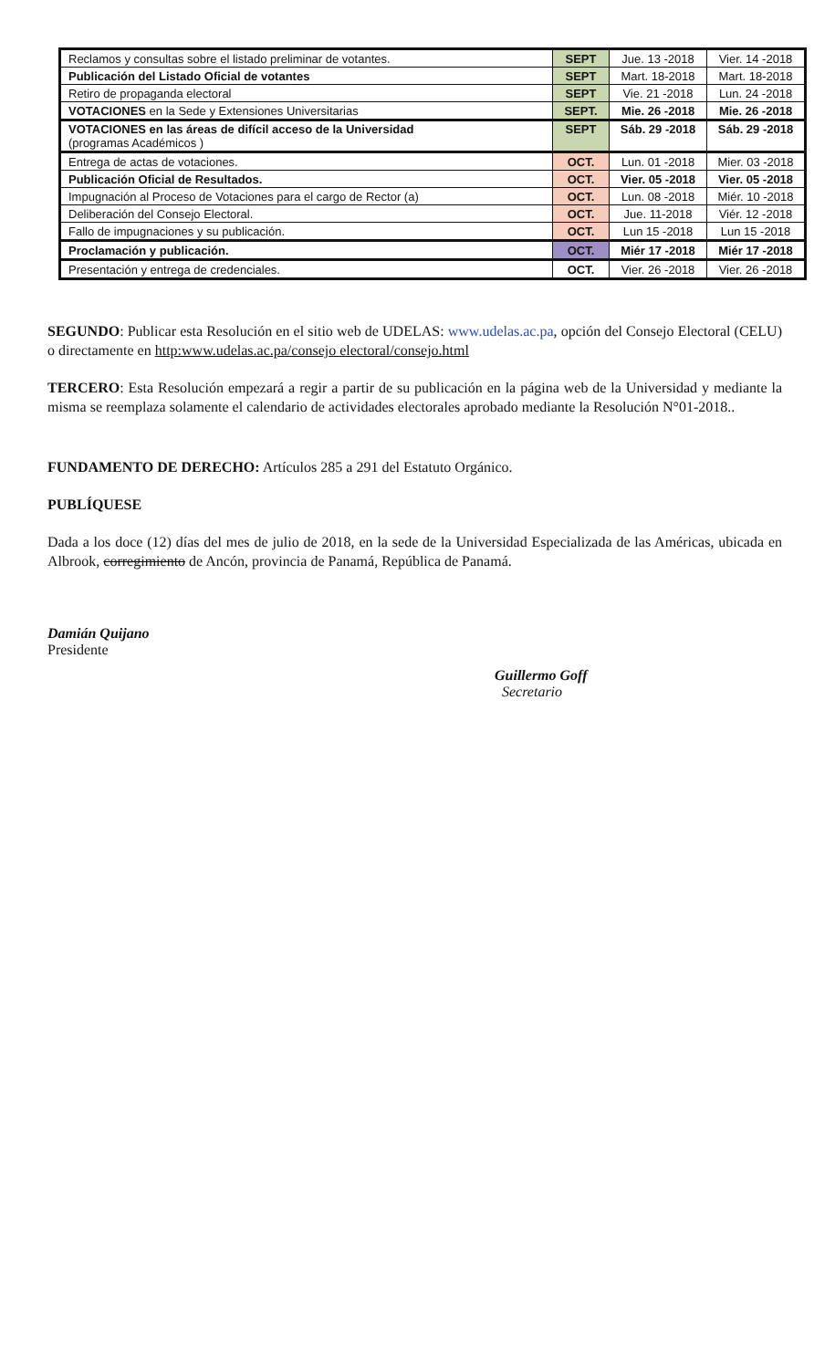| Reclamos y consultas sobre el listado preliminar de votantes. | SEPT | Jue. 13 -2018 | Vier. 14 -2018 |
| Publicación del Listado Oficial de votantes | SEPT | Mart. 18-2018 | Mart. 18-2018 |
| Retiro de propaganda electoral | SEPT | Vie. 21 -2018 | Lun. 24 -2018 |
| VOTACIONES en la Sede y Extensiones Universitarias | SEPT. | Mie. 26 -2018 | Mie. 26 -2018 |
| VOTACIONES en las áreas de difícil acceso de la Universidad (programas Académicos ) | SEPT | Sáb. 29 -2018 | Sáb. 29 -2018 |
| Entrega de actas de votaciones. | OCT. | Lun. 01 -2018 | Mier. 03 -2018 |
| Publicación Oficial de Resultados. | OCT. | Vier. 05 -2018 | Vier. 05 -2018 |
| Impugnación al Proceso de Votaciones para el cargo de Rector (a) | OCT. | Lun. 08 -2018 | Miér. 10 -2018 |
| Deliberación del Consejo Electoral. | OCT. | Jue. 11-2018 | Viér. 12 -2018 |
| Fallo de impugnaciones y su publicación. | OCT. | Lun 15 -2018 | Lun 15 -2018 |
| Proclamación y publicación. | OCT. | Miér 17 -2018 | Miér 17 -2018 |
| Presentación y entrega de credenciales. | OCT. | Vier. 26 -2018 | Vier. 26 -2018 |
SEGUNDO: Publicar esta Resolución en el sitio web de UDELAS: www.udelas.ac.pa, opción del Consejo Electoral (CELU) o directamente en http:www.udelas.ac.pa/consejo electoral/consejo.html
TERCERO: Esta Resolución empezará a regir a partir de su publicación en la página web de la Universidad y mediante la misma se reemplaza solamente el calendario de actividades electorales aprobado mediante la Resolución N°01-2018..
FUNDAMENTO DE DERECHO: Artículos 285 a 291 del Estatuto Orgánico.
PUBLÍQUESE
Dada a los doce (12) días del mes de julio de 2018, en la sede de la Universidad Especializada de las Américas, ubicada en Albrook, corregimiento de Ancón, provincia de Panamá, República de Panamá.
Damián Quijano
Presidente
Guillermo Goff
Secretario